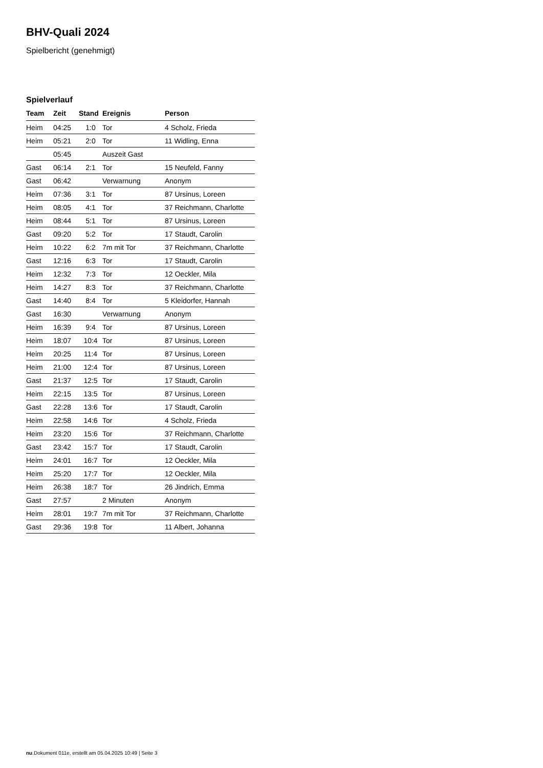BHV-Quali 2024
Spielbericht (genehmigt)
Spielverlauf
| Team | Zeit | Stand | Ereignis | Person |
| --- | --- | --- | --- | --- |
| Heim | 04:25 | 1:0 | Tor | 4 Scholz, Frieda |
| Heim | 05:21 | 2:0 | Tor | 11 Widling, Enna |
| | 05:45 | | Auszeit Gast | |
| Gast | 06:14 | 2:1 | Tor | 15 Neufeld, Fanny |
| Gast | 06:42 | | Verwarnung | Anonym |
| Heim | 07:36 | 3:1 | Tor | 87 Ursinus, Loreen |
| Heim | 08:05 | 4:1 | Tor | 37 Reichmann, Charlotte |
| Heim | 08:44 | 5:1 | Tor | 87 Ursinus, Loreen |
| Gast | 09:20 | 5:2 | Tor | 17 Staudt, Carolin |
| Heim | 10:22 | 6:2 | 7m mit Tor | 37 Reichmann, Charlotte |
| Gast | 12:16 | 6:3 | Tor | 17 Staudt, Carolin |
| Heim | 12:32 | 7:3 | Tor | 12 Oeckler, Mila |
| Heim | 14:27 | 8:3 | Tor | 37 Reichmann, Charlotte |
| Gast | 14:40 | 8:4 | Tor | 5 Kleidorfer, Hannah |
| Gast | 16:30 | | Verwarnung | Anonym |
| Heim | 16:39 | 9:4 | Tor | 87 Ursinus, Loreen |
| Heim | 18:07 | 10:4 | Tor | 87 Ursinus, Loreen |
| Heim | 20:25 | 11:4 | Tor | 87 Ursinus, Loreen |
| Heim | 21:00 | 12:4 | Tor | 87 Ursinus, Loreen |
| Gast | 21:37 | 12:5 | Tor | 17 Staudt, Carolin |
| Heim | 22:15 | 13:5 | Tor | 87 Ursinus, Loreen |
| Gast | 22:28 | 13:6 | Tor | 17 Staudt, Carolin |
| Heim | 22:58 | 14:6 | Tor | 4 Scholz, Frieda |
| Heim | 23:20 | 15:6 | Tor | 37 Reichmann, Charlotte |
| Gast | 23:42 | 15:7 | Tor | 17 Staudt, Carolin |
| Heim | 24:01 | 16:7 | Tor | 12 Oeckler, Mila |
| Heim | 25:20 | 17:7 | Tor | 12 Oeckler, Mila |
| Heim | 26:38 | 18:7 | Tor | 26 Jindrich, Emma |
| Gast | 27:57 | | 2 Minuten | Anonym |
| Heim | 28:01 | 19:7 | 7m mit Tor | 37 Reichmann, Charlotte |
| Gast | 29:36 | 19:8 | Tor | 11 Albert, Johanna |
nu.Dokument 011e, erstellt am 05.04.2025 10:49 | Seite 3